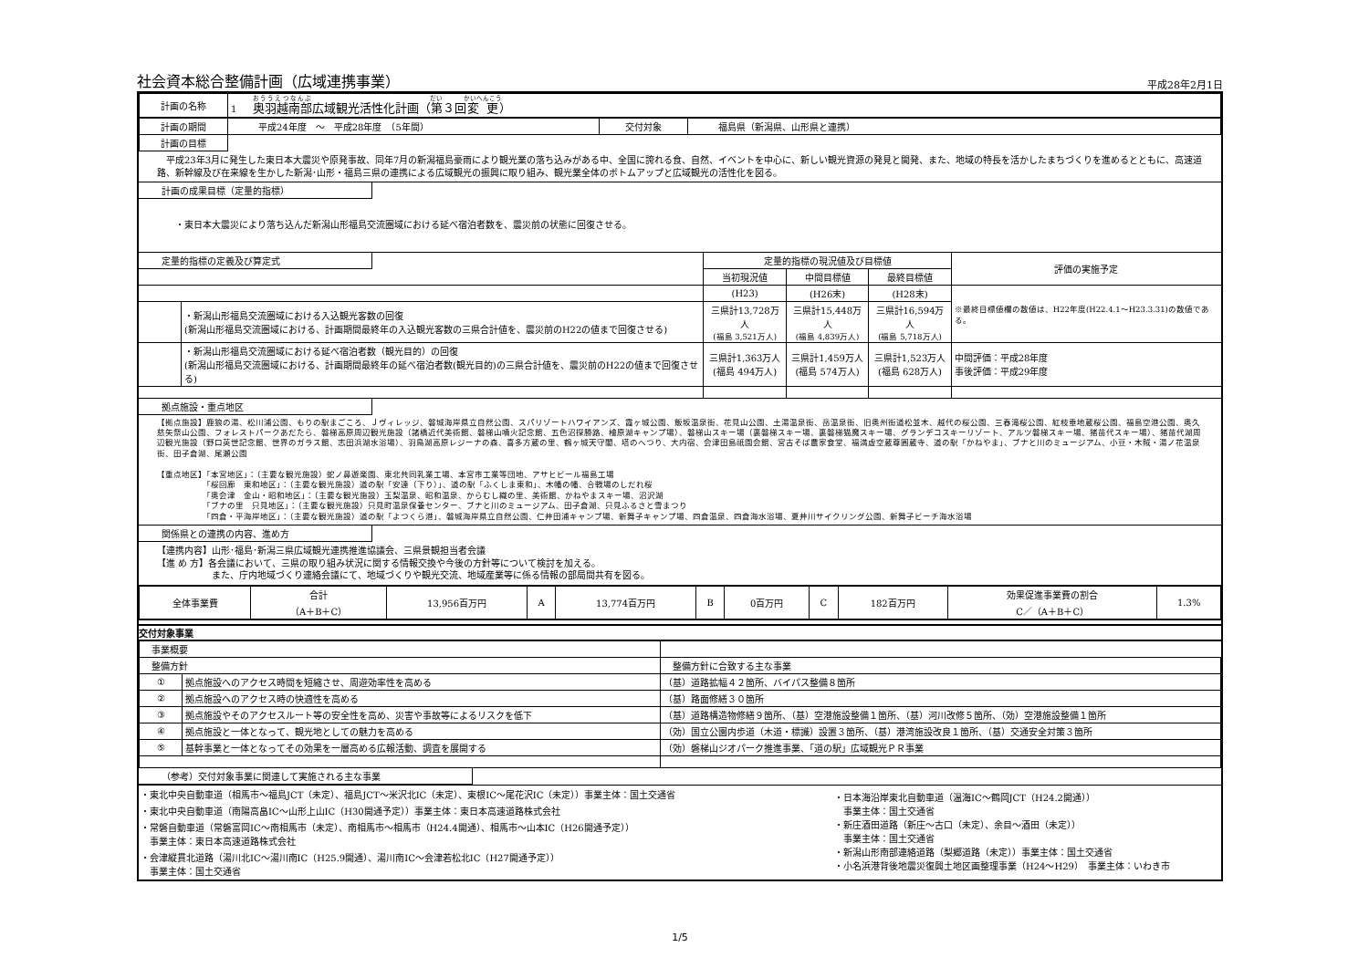社会資本総合整備計画（広域連携事業）
平成28年2月1日
| 計画の名称 | 1 奥羽越南部 広域観光活性化計画（ 第 ３回 変更 ） |
| 計画の期間 | 平成24年度 ～ 平成28年度 （5年間） | 交付対象 | 福島県（新潟県、山形県と連携） |
| 計画の目標 | | | |
　平成23年3月に発生した東日本大震災や原発事故、同年7月の新潟福島豪雨により観光業の落ち込みがある中、全国に誇れる食、自然、イベントを中心に、新しい観光資源の発見と開発、また、地域の特長を活かしたまちづくりを進めるとともに、高速道路、新幹線及び在来線を生かした新潟･山形・福島三県の連携による広域観光の振興に取り組み、観光業全体のボトムアップと広域観光の活性化を図る。
計画の成果目標（定量的指標）
・東日本大震災により落ち込んだ新潟山形福島交流圏域における延べ宿泊者数を、震災前の状態に回復させる。
| 定量的指標の定義及び算定式 | | 定量的指標の現況値及び目標値 | | | 評価の実施予定 |
| | | 当初現況値 | 中間目標値 | 最終目標値 | |
| | | (H23) | (H26末) | (H28末) | ※最終目標値欄の数値は、H22年度(H22.4.1～H23.3.31)の数値である。 |
| | ・新潟山形福島交流圏域における入込観光客数の回復 (新潟山形福島交流圏域における、計画期間最終年の入込観光客数の三県合計値を、震災前のH22の値まで回復させる) | 三県計13,728万人 (福島 3,521万人) | 三県計15,448万人 (福島 4,839万人) | 三県計16,594万人 (福島 5,718万人) | |
| | ・新潟山形福島交流圏域における延べ宿泊者数（観光目的）の回復 (新潟山形福島交流圏域における、計画期間最終年の延べ宿泊者数(観光目的)の三県合計値を、震災前のH22の値まで回復させる) | 三県計1,363万人 (福島 494万人) | 三県計1,459万人 (福島 574万人) | 三県計1,523万人 (福島 628万人) | 中間評価：平成28年度 事後評価：平成29年度 |
拠点施設・重点地区
【拠点施設】鹿狼の湯、松川浦公園、もりの駅まごころ、Ｊヴィレッジ、磐城海岸県立自然公園、スパリゾートハワイアンズ、霞ヶ城公園、飯坂温泉街、花見山公園、土湯温泉街、岳温泉街、旧奥州街道松並木、越代の桜公園、三春滝桜公園、紅枝垂地蔵桜公園、福島空港公園、奥久慈矢祭山公園、フォレストパークあだたら、磐梯高原周辺観光施設（諸橋近代美術館、磐梯山噴火記念館、五色沼探勝路、檜原湖キャンプ場）、磐梯山スキー場（裏磐梯スキー場、裏磐梯猫魔スキー場、グランデコスキーリゾート、アルツ磐梯スキー場、猪苗代スキー場）、猪苗代湖周辺観光施設（野口英世記念館、世界のガラス館、志田浜湖水浴場）、羽鳥湖高原レジーナの森、喜多方蔵の里、鶴ヶ城天守閣、塔のへつり、大内宿、会津田島祇園会館、宮古そば農家食堂、福満虚空蔵尊圓蔵寺、道の駅「かねやま」、ブナと川のミュージアム、小豆・木賊・湯ノ花温泉街、田子倉湖、尾瀬公園
【重点地区】「本宮地区」：（主要な観光施設）蛇ノ鼻遊楽園、東北共同乳業工場、本宮市工業等団地、アサヒビール福島工場
　　　　　　「桜回廊　東和地区」：（主要な観光施設）道の駅「安達（下り）」、道の駅「ふくしま東和」、木幡の幡、合戦場のしだれ桜
　　　　　　「奥会津　金山・昭和地区」：（主要な観光施設）玉梨温泉、昭和温泉、からむし織の里、美術館、かねやまスキー場、沼沢湖
　　　　　　「ブナの里　只見地区」：（主要な観光施設）只見町温泉保養センター、ブナと川のミュージアム、田子倉湖、只見ふるさと雪まつり
　　　　　　「四倉・平海岸地区」：（主要な観光施設）道の駅「よつくら港」、磐城海岸県立自然公園、仁井田浦キャンプ場、新舞子キャンプ場、四倉温泉、四倉海水浴場、夏井川サイクリング公園、新舞子ビーチ海水浴場
関係県との連携の内容、進め方
【連携内容】山形･福島･新潟三県広域観光連携推進協議会、三県景観担当者会議
【進 め 方】各会議において、三県の取り組み状況に関する情報交換や今後の方針等について検討を加える。
　　　　　　また、庁内地域づくり連絡会議にて、地域づくりや観光交流、地域産業等に係る情報の部局間共有を図る。
| 全体事業費 | 合計 （A＋B＋C） | 13,956百万円 | A | 13,774百万円 | B | 0百万円 | C | 182百万円 | 効果促進事業費の割合 C／（A＋B＋C） | 1.3% |
交付対象事業
| 事業概要 | | |
| 整備方針 | | 整備方針に合致する主な事業 |
| ① | 拠点施設へのアクセス時間を短縮させ、周遊効率性を高める | （基）道路拡幅４２箇所、バイパス整備８箇所 |
| ② | 拠点施設へのアクセス時の快適性を高める | （基）路面修繕３０箇所 |
| ③ | 拠点施設やそのアクセスルート等の安全性を高め、災害や事故等によるリスクを低下 | （基）道路構造物修繕９箇所、（基）空港施設整備１箇所、（基）河川改修５箇所、（効）空港施設整備１箇所 |
| ④ | 拠点施設と一体となって、観光地としての魅力を高める | （効）国立公園内歩道（木道・標識）設置３箇所、（基）港湾施設改良１箇所、（基）交通安全対策３箇所 |
| ⑤ | 基幹事業と一体となってその効果を一層高める広報活動、調査を展開する | （効）磐梯山ジオパーク推進事業、「道の駅」広域観光ＰＲ事業 |
（参考）交付対象事業に関連して実施される主な事業
・東北中央自動車道（相馬市～福島JCT（未定）、福島JCT～米沢北IC（未定）、東根IC～尾花沢IC（未定））事業主体：国土交通省
・東北中央自動車道（南陽高畠IC～山形上山IC（H30開通予定））事業主体：東日本高速道路株式会社
・常磐自動車道（常磐富岡IC～南相馬市（未定）、南相馬市～相馬市（H24.4開通）、相馬市～山本IC（H26開通予定））
　事業主体：東日本高速道路株式会社
・会津縦貫北道路（湯川北IC～湯川南IC（H25.9開通）、湯川南IC～会津若松北IC（H27開通予定））
　事業主体：国土交通省
・日本海沿岸東北自動車道（温海IC～鶴岡JCT（H24.2開通））
　事業主体：国土交通省
・新庄酒田道路（新庄～古口（未定）、余目～酒田（未定））
　事業主体：国土交通省
・新潟山形南部連絡道路（梨郷道路（未定））事業主体：国土交通省
・小名浜港背後地震災復興土地区画整理事業（H24～H29）　事業主体：いわき市
1/5